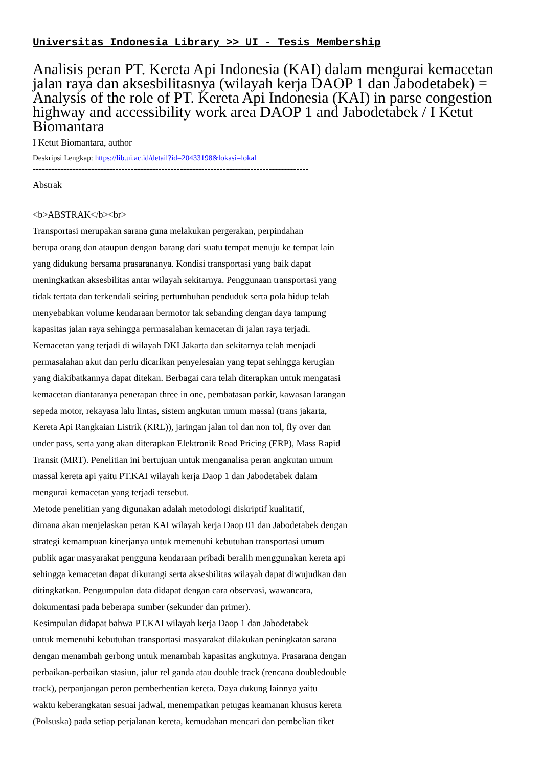Universitas Indonesia Library >> UI - Tesis Membership
Analisis peran PT. Kereta Api Indonesia (KAI) dalam mengurai kemacetan jalan raya dan aksesbilitasnya (wilayah kerja DAOP 1 dan Jabodetabek) = Analysis of the role of PT. Kereta Api Indonesia (KAI) in parse congestion highway and accessibility work area DAOP 1 and Jabodetabek / I Ketut Biomantara
I Ketut Biomantara, author
Deskripsi Lengkap: https://lib.ui.ac.id/detail?id=20433198&lokasi=lokal
------------------------------------------------------------------------------------------
Abstrak
<b>ABSTRAK</b><br>
Transportasi merupakan sarana guna melakukan pergerakan, perpindahan
berupa orang dan ataupun dengan barang dari suatu tempat menuju ke tempat lain
yang didukung bersama prasarananya. Kondisi transportasi yang baik dapat
meningkatkan aksesbilitas antar wilayah sekitarnya. Penggunaan transportasi yang
tidak tertata dan terkendali seiring pertumbuhan penduduk serta pola hidup telah
menyebabkan volume kendaraan bermotor tak sebanding dengan daya tampung
kapasitas jalan raya sehingga permasalahan kemacetan di jalan raya terjadi.
Kemacetan yang terjadi di wilayah DKI Jakarta dan sekitarnya telah menjadi
permasalahan akut dan perlu dicarikan penyelesaian yang tepat sehingga kerugian
yang diakibatkannya dapat ditekan. Berbagai cara telah diterapkan untuk mengatasi
kemacetan diantaranya penerapan three in one, pembatasan parkir, kawasan larangan
sepeda motor, rekayasa lalu lintas, sistem angkutan umum massal (trans jakarta,
Kereta Api Rangkaian Listrik (KRL)), jaringan jalan tol dan non tol, fly over dan
under pass, serta yang akan diterapkan Elektronik Road Pricing (ERP), Mass Rapid
Transit (MRT). Penelitian ini bertujuan untuk menganalisa peran angkutan umum
massal kereta api yaitu PT.KAI wilayah kerja Daop 1 dan Jabodetabek dalam
mengurai kemacetan yang terjadi tersebut.
Metode penelitian yang digunakan adalah metodologi diskriptif kualitatif,
dimana akan menjelaskan peran KAI wilayah kerja Daop 01 dan Jabodetabek dengan
strategi kemampuan kinerjanya untuk memenuhi kebutuhan transportasi umum
publik agar masyarakat pengguna kendaraan pribadi beralih menggunakan kereta api
sehingga kemacetan dapat dikurangi serta aksesbilitas wilayah dapat diwujudkan dan
ditingkatkan. Pengumpulan data didapat dengan cara observasi, wawancara,
dokumentasi pada beberapa sumber (sekunder dan primer).
Kesimpulan didapat bahwa PT.KAI wilayah kerja Daop 1 dan Jabodetabek
untuk memenuhi kebutuhan transportasi masyarakat dilakukan peningkatan sarana
dengan menambah gerbong untuk menambah kapasitas angkutnya. Prasarana dengan
perbaikan-perbaikan stasiun, jalur rel ganda atau double track (rencana doubledouble
track), perpanjangan peron pemberhentian kereta. Daya dukung lainnya yaitu
waktu keberangkatan sesuai jadwal, menempatkan petugas keamanan khusus kereta
(Polsuska) pada setiap perjalanan kereta, kemudahan mencari dan pembelian tiket